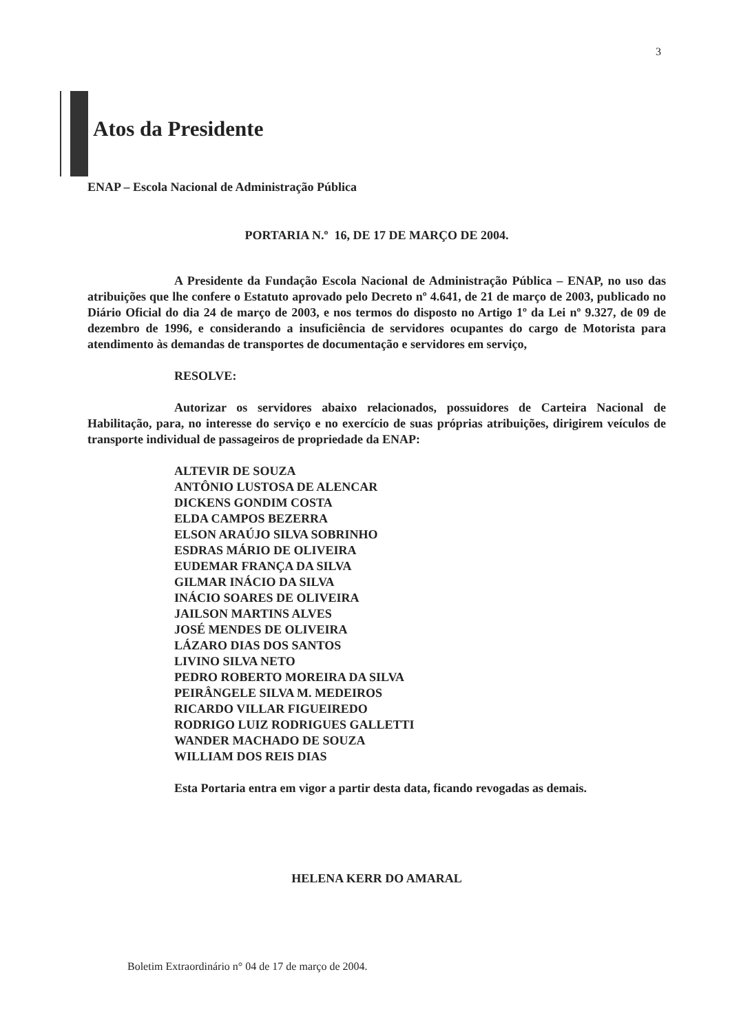3
Atos da Presidente
ENAP – Escola Nacional de Administração Pública
PORTARIA N.º 16, DE 17 DE MARÇO DE 2004.
A Presidente da Fundação Escola Nacional de Administração Pública – ENAP, no uso das atribuições que lhe confere o Estatuto aprovado pelo Decreto nº 4.641, de 21 de março de 2003, publicado no Diário Oficial do dia 24 de março de 2003, e nos termos do disposto no Artigo 1º da Lei nº 9.327, de 09 de dezembro de 1996, e considerando a insuficiência de servidores ocupantes do cargo de Motorista para atendimento às demandas de transportes de documentação e servidores em serviço,
RESOLVE:
Autorizar os servidores abaixo relacionados, possuidores de Carteira Nacional de Habilitação, para, no interesse do serviço e no exercício de suas próprias atribuições, dirigirem veículos de transporte individual de passageiros de propriedade da ENAP:
ALTEVIR DE SOUZA
ANTÔNIO LUSTOSA DE ALENCAR
DICKENS GONDIM COSTA
ELDA CAMPOS BEZERRA
ELSON ARAÚJO SILVA SOBRINHO
ESDRAS MÁRIO DE OLIVEIRA
EUDEMAR FRANÇA DA SILVA
GILMAR INÁCIO DA SILVA
INÁCIO SOARES DE OLIVEIRA
JAILSON MARTINS ALVES
JOSÉ MENDES DE OLIVEIRA
LÁZARO DIAS DOS SANTOS
LIVINO SILVA NETO
PEDRO ROBERTO MOREIRA DA SILVA
PEIRÂNGELE SILVA M. MEDEIROS
RICARDO VILLAR FIGUEIREDO
RODRIGO LUIZ RODRIGUES GALLETTI
WANDER MACHADO DE SOUZA
WILLIAM DOS REIS DIAS
Esta Portaria entra em vigor a partir desta data, ficando revogadas as demais.
HELENA KERR DO AMARAL
Boletim Extraordinário n° 04 de 17 de março de 2004.